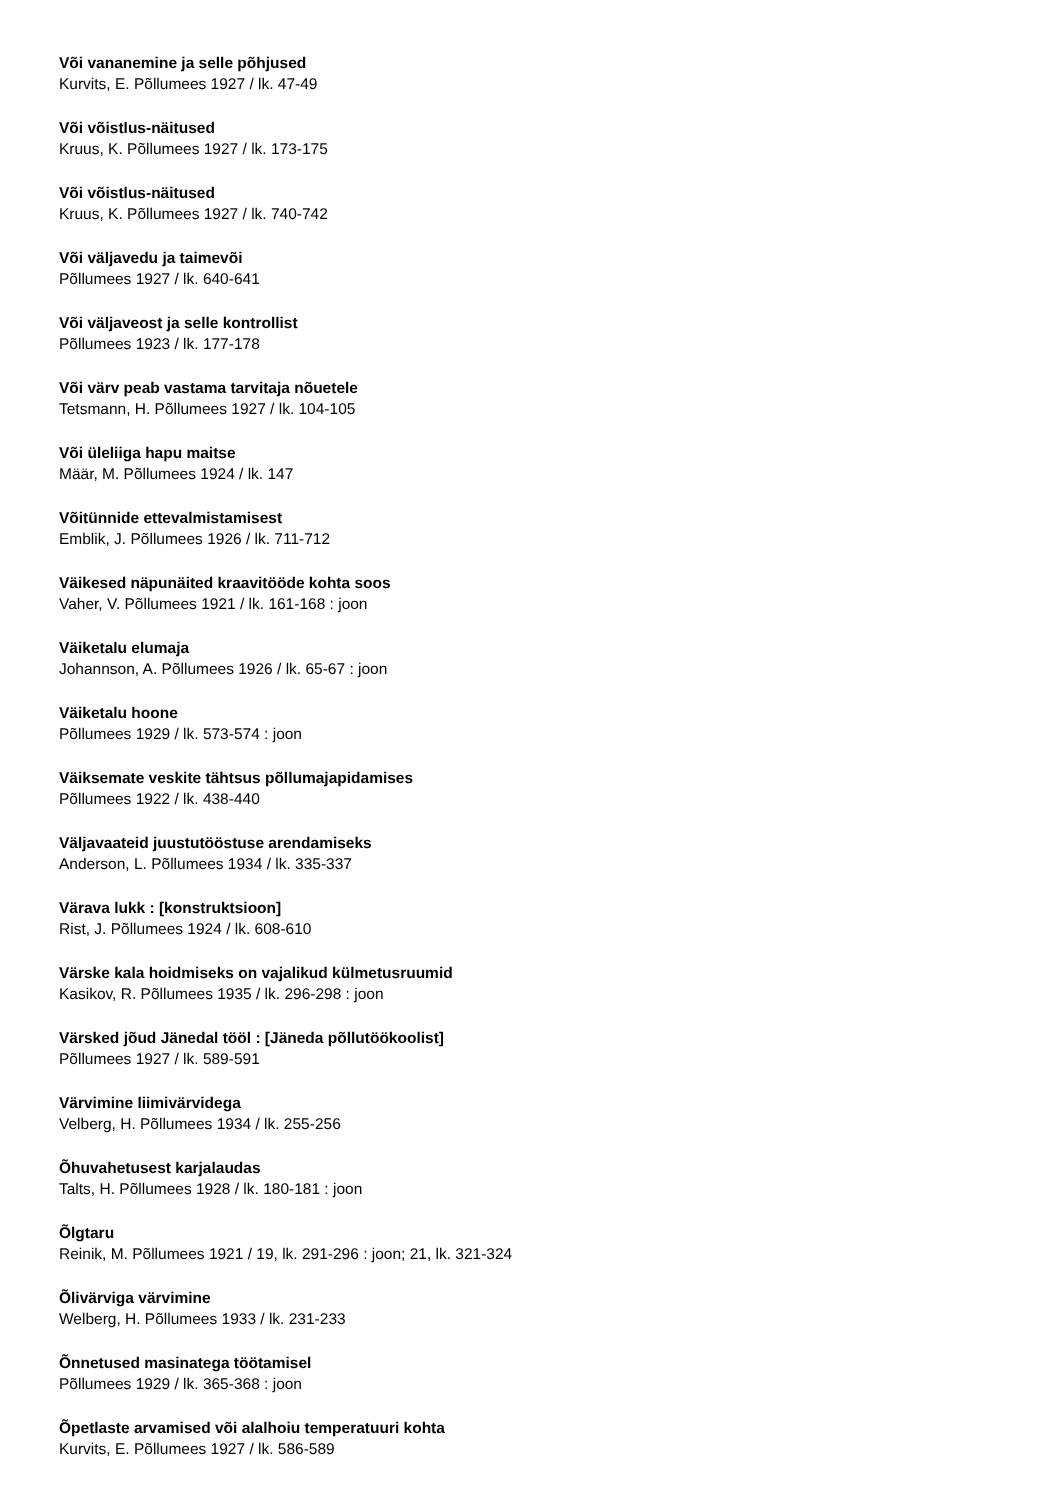Või vananemine ja selle põhjused
Kurvits, E. Põllumees 1927 / lk. 47-49
Või võistlus-näitused
Kruus, K. Põllumees 1927 / lk. 173-175
Või võistlus-näitused
Kruus, K. Põllumees 1927 / lk. 740-742
Või väljavedu ja taimevõi
Põllumees 1927 / lk. 640-641
Või väljaveost ja selle kontrollist
Põllumees 1923 / lk. 177-178
Või värv peab vastama tarvitaja nõuetele
Tetsmann, H. Põllumees 1927 / lk. 104-105
Või üleliiga hapu maitse
Määr, M. Põllumees 1924 / lk. 147
Võitünnide ettevalmistamisest
Emblik, J. Põllumees 1926 / lk. 711-712
Väikesed näpunäited kraavitööde kohta soos
Vaher, V. Põllumees 1921 / lk. 161-168 : joon
Väiketalu elumaja
Johannson, A. Põllumees 1926 / lk. 65-67 : joon
Väiketalu hoone
Põllumees 1929 / lk. 573-574 : joon
Väiksemate veskite tähtsus põllumajapidamises
Põllumees 1922 / lk. 438-440
Väljavaateid juustutööstuse arendamiseks
Anderson, L. Põllumees 1934 / lk. 335-337
Värava lukk : [konstruktsioon]
Rist, J. Põllumees 1924 / lk. 608-610
Värske kala hoidmiseks on vajalikud külmetusruumid
Kasikov, R. Põllumees 1935 / lk. 296-298 : joon
Värsked jõud Jänedal tööl : [Jäneda põllutöökoolist]
Põllumees 1927 / lk. 589-591
Värvimine liimivärvidega
Velberg, H. Põllumees 1934 / lk. 255-256
Õhuvahetusest karjalaudas
Talts, H. Põllumees 1928 / lk. 180-181 : joon
Õlgtaru
Reinik, M. Põllumees 1921 / 19, lk. 291-296 : joon; 21, lk. 321-324
Õlivärviga värvimine
Welberg, H. Põllumees 1933 / lk. 231-233
Õnnetused masinatega töötamisel
Põllumees 1929 / lk. 365-368 : joon
Õpetlaste arvamised või alalhoiu temperatuuri kohta
Kurvits, E. Põllumees 1927 / lk. 586-589